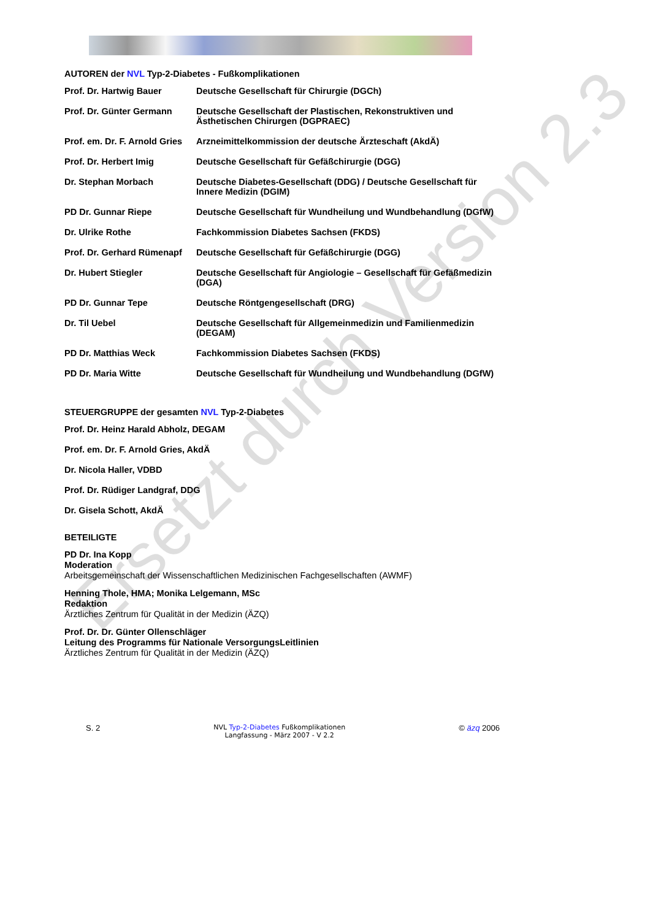AUTOREN der NVL Typ-2-Diabetes - Fußkomplikationen
| Prof. Dr. Hartwig Bauer | Deutsche Gesellschaft für Chirurgie (DGCh) |
| Prof. Dr. Günter Germann | Deutsche Gesellschaft der Plastischen, Rekonstruktiven und Ästhetischen Chirurgen (DGPRAEC) |
| Prof. em. Dr. F. Arnold Gries | Arzneimittelkommission der deutsche Ärzteschaft (AkdÄ) |
| Prof. Dr. Herbert Imig | Deutsche Gesellschaft für Gefäßchirurgie (DGG) |
| Dr. Stephan Morbach | Deutsche Diabetes-Gesellschaft (DDG) / Deutsche Gesellschaft für Innere Medizin (DGIM) |
| PD Dr. Gunnar Riepe | Deutsche Gesellschaft für Wundheilung und Wundbehandlung (DGfW) |
| Dr. Ulrike Rothe | Fachkommission Diabetes Sachsen (FKDS) |
| Prof. Dr. Gerhard Rümenapf | Deutsche Gesellschaft für Gefäßchirurgie (DGG) |
| Dr. Hubert Stiegler | Deutsche Gesellschaft für Angiologie – Gesellschaft für Gefäßmedizin (DGA) |
| PD Dr. Gunnar Tepe | Deutsche Röntgengesellschaft (DRG) |
| Dr. Til Uebel | Deutsche Gesellschaft für Allgemeinmedizin und Familienmedizin (DEGAM) |
| PD Dr. Matthias Weck | Fachkommission Diabetes Sachsen (FKDS) |
| PD Dr. Maria Witte | Deutsche Gesellschaft für Wundheilung und Wundbehandlung (DGfW) |
STEUERGRUPPE der gesamten NVL Typ-2-Diabetes
Prof. Dr. Heinz Harald Abholz, DEGAM
Prof. em. Dr. F. Arnold Gries, AkdÄ
Dr. Nicola Haller, VDBD
Prof. Dr. Rüdiger Landgraf, DDG
Dr. Gisela Schott, AkdÄ
BETEILIGTE
PD Dr. Ina Kopp
Moderation
Arbeitsgemeinschaft der Wissenschaftlichen Medizinischen Fachgesellschaften (AWMF)
Henning Thole, HMA; Monika Lelgemann, MSc
Redaktion
Ärztliches Zentrum für Qualität in der Medizin (ÄZQ)
Prof. Dr. Dr. Günter Ollenschläger
Leitung des Programms für Nationale VersorgungsLeitlinien
Ärztliches Zentrum für Qualität in der Medizin (ÄZQ)
S. 2 NVL Typ-2-Diabetes Fußkomplikationen
Langfassung - März 2007 - V 2.2 © äzq 2006
Ersetzt durch Version 2.3